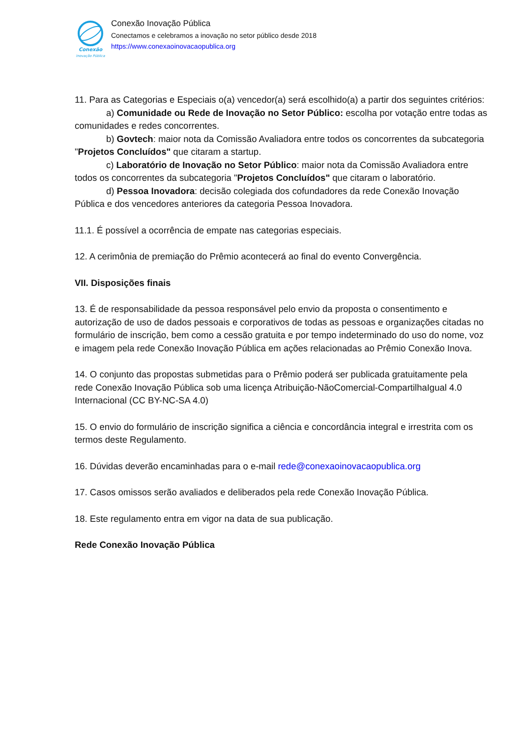Conexão
Inovação Pública
Conexão Inovação Pública
Conectamos e celebramos a inovação no setor público desde 2018
https://www.conexaoinovacaopublica.org
11. Para as Categorias e Especiais o(a) vencedor(a) será escolhido(a) a partir dos seguintes critérios:
a) Comunidade ou Rede de Inovação no Setor Público: escolha por votação entre todas as comunidades e redes concorrentes.
b) Govtech: maior nota da Comissão Avaliadora entre todos os concorrentes da subcategoria "Projetos Concluídos" que citaram a startup.
c) Laboratório de Inovação no Setor Público: maior nota da Comissão Avaliadora entre todos os concorrentes da subcategoria "Projetos Concluídos" que citaram o laboratório.
d) Pessoa Inovadora: decisão colegiada dos cofundadores da rede Conexão Inovação Pública e dos vencedores anteriores da categoria Pessoa Inovadora.
11.1. É possível a ocorrência de empate nas categorias especiais.
12. A cerimônia de premiação do Prêmio acontecerá ao final do evento Convergência.
VII. Disposições finais
13. É de responsabilidade da pessoa responsável pelo envio da proposta o consentimento e autorização de uso de dados pessoais e corporativos de todas as pessoas e organizações citadas no formulário de inscrição, bem como a cessão gratuita e por tempo indeterminado do uso do nome, voz e imagem pela rede Conexão Inovação Pública em ações relacionadas ao Prêmio Conexão Inova.
14. O conjunto das propostas submetidas para o Prêmio poderá ser publicada gratuitamente pela rede Conexão Inovação Pública sob uma licença Atribuição-NãoComercial-CompartilhaIgual 4.0 Internacional (CC BY-NC-SA 4.0)
15. O envio do formulário de inscrição significa a ciência e concordância integral e irrestrita com os termos deste Regulamento.
16. Dúvidas deverão encaminhadas para o e-mail rede@conexaoinovacaopublica.org
17. Casos omissos serão avaliados e deliberados pela rede Conexão Inovação Pública.
18. Este regulamento entra em vigor na data de sua publicação.
Rede Conexão Inovação Pública